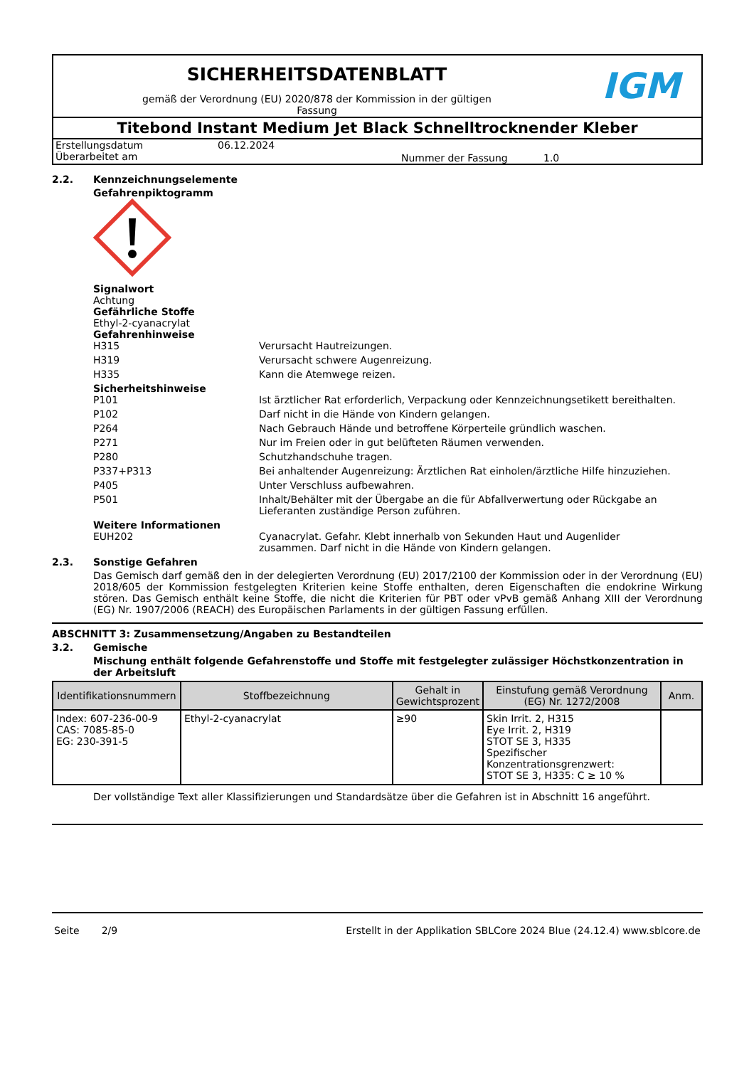SICHERHEITSDATENBLATT
gemäß der Verordnung (EU) 2020/878 der Kommission in der gültigen
Fassung
IGM
Titebond Instant Medium Jet Black Schnelltrocknender Kleber
Erstellungsdatum
Überarbeitet am 06.12.2024 Nummer der Fassung 1.0
2.2. Kennzeichnungselemente
Gefahrenpiktogramm
Signalwort
Achtung
Gefährliche Stoffe
Ethyl-2-cyanacrylat
Gefahrenhinweise
H315 Verursacht Hautreizungen.
H319 Verursacht schwere Augenreizung.
H335 Kann die Atemwege reizen.
Sicherheitshinweise
P101 Ist ärztlicher Rat erforderlich, Verpackung oder Kennzeichnungsetikett bereithalten.
P102 Darf nicht in die Hände von Kindern gelangen.
P264 Nach Gebrauch Hände und betroffene Körperteile gründlich waschen.
P271 Nur im Freien oder in gut belüfteten Räumen verwenden.
P280 Schutzhandschuhe tragen.
P337+P313 Bei anhaltender Augenreizung: Ärztlichen Rat einholen/ärztliche Hilfe hinzuziehen.
P405 Unter Verschluss aufbewahren.
P501 Inhalt/Behälter mit der Übergabe an die für Abfallverwertung oder Rückgabe an Lieferanten zuständige Person zuführen.
Weitere Informationen
EUH202 Cyanacrylat. Gefahr. Klebt innerhalb von Sekunden Haut und Augenlider zusammen. Darf nicht in die Hände von Kindern gelangen.
2.3. Sonstige Gefahren
Das Gemisch darf gemäß den in der delegierten Verordnung (EU) 2017/2100 der Kommission oder in der Verordnung (EU) 2018/605 der Kommission festgelegten Kriterien keine Stoffe enthalten, deren Eigenschaften die endokrine Wirkung stören. Das Gemisch enthält keine Stoffe, die nicht die Kriterien für PBT oder vPvB gemäß Anhang XIII der Verordnung (EG) Nr. 1907/2006 (REACH) des Europäischen Parlaments in der gültigen Fassung erfüllen.
ABSCHNITT 3: Zusammensetzung/Angaben zu Bestandteilen
3.2. Gemische
Mischung enthält folgende Gefahrenstoffe und Stoffe mit festgelegter zulässiger Höchstkonzentration in der Arbeitsluft
| Identifikationsnummern | Stoffbezeichnung | Gehalt in Gewichtsprozent | Einstufung gemäß Verordnung (EG) Nr. 1272/2008 | Anm. |
| --- | --- | --- | --- | --- |
| Index: 607-236-00-9 CAS: 7085-85-0 EG: 230-391-5 | Ethyl-2-cyanacrylat | ≥90 | Skin Irrit. 2, H315 Eye Irrit. 2, H319 STOT SE 3, H335 Spezifischer Konzentrationsgrenzwert: STOT SE 3, H335: C ≥ 10 % | |
Der vollständige Text aller Klassifizierungen und Standardsätze über die Gefahren ist in Abschnitt 16 angeführt.
Seite 2/9 Erstellt in der Applikation SBLCore 2024 Blue (24.12.4) www.sblcore.de